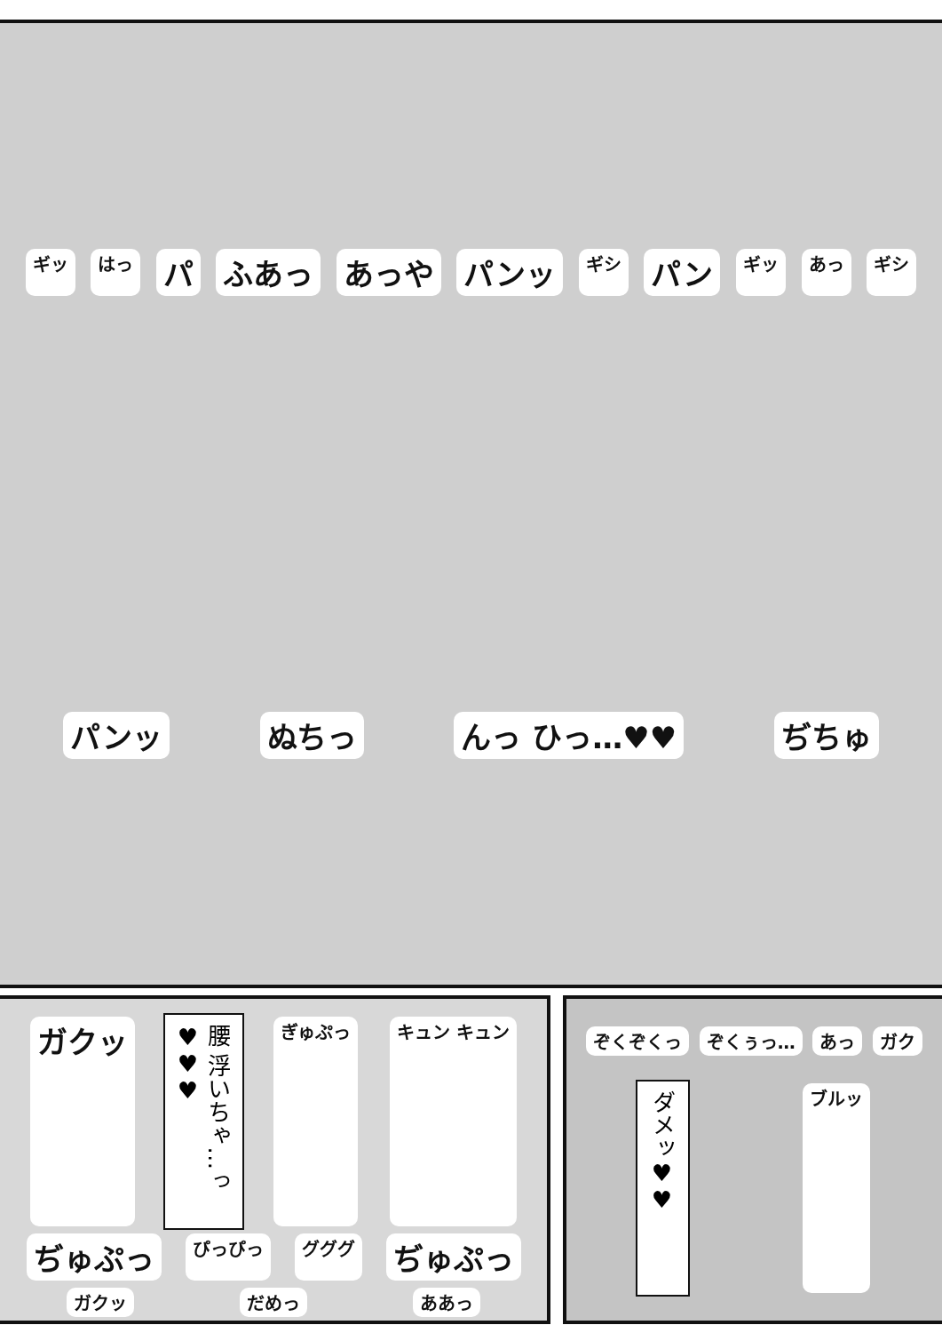ギッ はっ パ ふあっ あっや パンッ ギシ パン ギッ あっ ギシ パンッ ぬちっ んっ ひっ…♥♥ ぢちゅ
ガクッ 腰 浮いちゃ…っ ♥♥♥ ぎゅぷっ キュン キュン ぢゅぷっ ぴっぴっ グググ ぢゅぷっ ガクッ だめっ ああっ
ぞくぞくっ ぞくぅっ… あっ ガク ダメッ♥♥ ブルッ